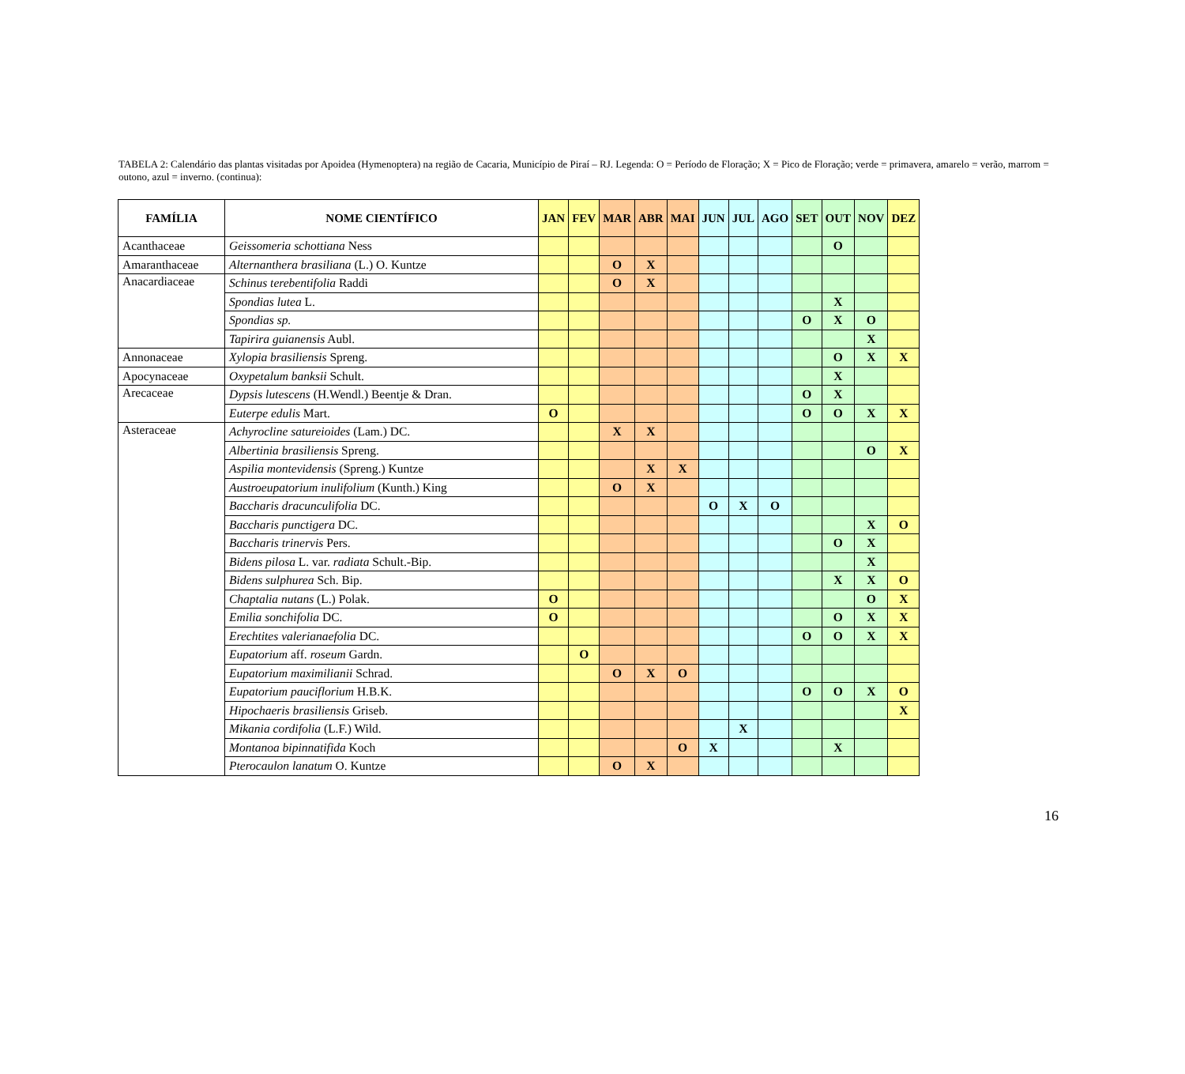TABELA 2: Calendário das plantas visitadas por Apoidea (Hymenoptera) na região de Cacaria, Município de Piraí – RJ. Legenda: O = Período de Floração; X = Pico de Floração; verde = primavera, amarelo = verão, marrom = outono, azul = inverno. (continua):
| FAMÍLIA | NOME CIENTÍFICO | JAN | FEV | MAR | ABR | MAI | JUN | JUL | AGO | SET | OUT | NOV | DEZ |
| --- | --- | --- | --- | --- | --- | --- | --- | --- | --- | --- | --- | --- | --- |
| Acanthaceae | Geissomeria schottiana Ness | | | | | | | | | | O | | |
| Amaranthaceae | Alternanthera brasiliana (L.) O. Kuntze | | | O | X | | | | | | | | |
| Anacardiaceae | Schinus terebentifolia Raddi | | | O | X | | | | | | | | |
| | Spondias lutea L. | | | | | | | | | | X | | |
| | Spondias sp. | | | | | | | | | O | X | O | |
| | Tapirira guianensis Aubl. | | | | | | | | | | | X | |
| Annonaceae | Xylopia brasiliensis Spreng. | | | | | | | | | | O | X | X |
| Apocynaceae | Oxypetalum banksii Schult. | | | | | | | | | | X | | |
| Arecaceae | Dypsis lutescens (H.Wendl.) Beentje & Dran. | | | | | | | | | O | X | | |
| | Euterpe edulis Mart. | O | | | | | | | | O | O | X | X |
| Asteraceae | Achyrocline satureioides (Lam.) DC. | | | X | X | | | | | | | | |
| | Albertinia brasiliensis Spreng. | | | | | | | | | | | O | X |
| | Aspilia montevidensis (Spreng.) Kuntze | | | | X | X | | | | | | | |
| | Austroeupatorium inulifolium (Kunth.) King | | | O | X | | | | | | | | |
| | Baccharis dracunculifolia DC. | | | | | | O | X | O | | | | |
| | Baccharis punctigera DC. | | | | | | | | | | | X | O |
| | Baccharis trinervis Pers. | | | | | | | | | | O | X | |
| | Bidens pilosa L. var. radiata Schult.-Bip. | | | | | | | | | | | X | |
| | Bidens sulphurea Sch. Bip. | | | | | | | | | | X | X | O |
| | Chaptalia nutans (L.) Polak. | O | | | | | | | | | | O | X |
| | Emilia sonchifolia DC. | O | | | | | | | | | O | X | X |
| | Erechtites valerianaefolia DC. | | | | | | | | | O | O | X | X |
| | Eupatorium aff. roseum Gardn. | | O | | | | | | | | | | |
| | Eupatorium maximilianii Schrad. | | | O | X | O | | | | | | | |
| | Eupatorium pauciflorium H.B.K. | | | | | | | | | O | O | X | O |
| | Hipochaeris brasiliensis Griseb. | | | | | | | | | | | | X |
| | Mikania cordifolia (L.F.) Wild. | | | | | | | X | | | | | |
| | Montanoa bipinnatifida Koch | | | | | O | X | | | | X | | |
| | Pterocaulon lanatum O. Kuntze | | | O | X | | | | | | | | |
16